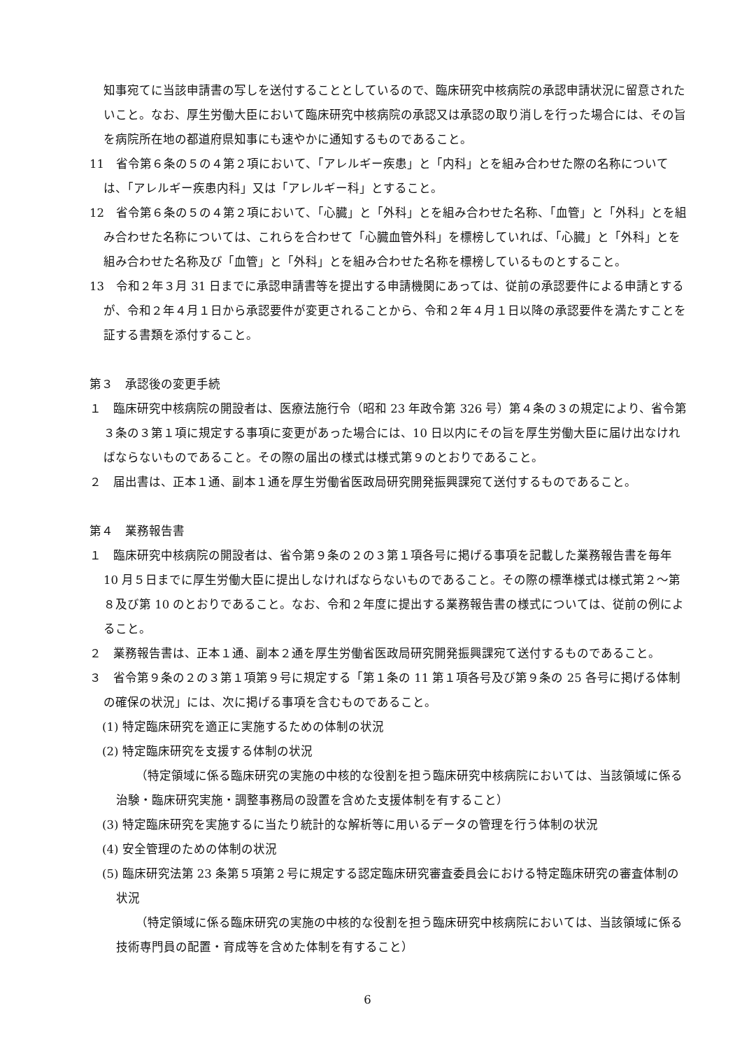知事宛てに当該申請書の写しを送付することとしているので、臨床研究中核病院の承認申請状況に留意されたいこと。なお、厚生労働大臣において臨床研究中核病院の承認又は承認の取り消しを行った場合には、その旨を病院所在地の都道府県知事にも速やかに通知するものであること。
11　省令第６条の５の４第２項において、「アレルギー疾患」と「内科」とを組み合わせた際の名称については、「アレルギー疾患内科」又は「アレルギー科」とすること。
12　省令第６条の５の４第２項において、「心臓」と「外科」とを組み合わせた名称、「血管」と「外科」とを組み合わせた名称については、これらを合わせて「心臓血管外科」を標榜していれば、「心臓」と「外科」とを組み合わせた名称及び「血管」と「外科」とを組み合わせた名称を標榜しているものとすること。
13　令和２年３月 31 日までに承認申請書等を提出する申請機関にあっては、従前の承認要件による申請とするが、令和２年４月１日から承認要件が変更されることから、令和２年４月１日以降の承認要件を満たすことを証する書類を添付すること。
第３　承認後の変更手続
１　臨床研究中核病院の開設者は、医療法施行令（昭和 23 年政令第 326 号）第４条の３の規定により、省令第３条の３第１項に規定する事項に変更があった場合には、10 日以内にその旨を厚生労働大臣に届け出なければならないものであること。その際の届出の様式は様式第９のとおりであること。
２　届出書は、正本１通、副本１通を厚生労働省医政局研究開発振興課宛て送付するものであること。
第４　業務報告書
１　臨床研究中核病院の開設者は、省令第９条の２の３第１項各号に掲げる事項を記載した業務報告書を毎年 10 月５日までに厚生労働大臣に提出しなければならないものであること。その際の標準様式は様式第２～第８及び第 10 のとおりであること。なお、令和２年度に提出する業務報告書の様式については、従前の例によること。
２　業務報告書は、正本１通、副本２通を厚生労働省医政局研究開発振興課宛て送付するものであること。
３　省令第９条の２の３第１項第９号に規定する「第１条の 11 第１項各号及び第９条の 25 各号に掲げる体制の確保の状況」には、次に掲げる事項を含むものであること。
(1) 特定臨床研究を適正に実施するための体制の状況
(2) 特定臨床研究を支援する体制の状況
（特定領域に係る臨床研究の実施の中核的な役割を担う臨床研究中核病院においては、当該領域に係る治験・臨床研究実施・調整事務局の設置を含めた支援体制を有すること）
(3) 特定臨床研究を実施するに当たり統計的な解析等に用いるデータの管理を行う体制の状況
(4) 安全管理のための体制の状況
(5) 臨床研究法第 23 条第５項第２号に規定する認定臨床研究審査委員会における特定臨床研究の審査体制の状況
（特定領域に係る臨床研究の実施の中核的な役割を担う臨床研究中核病院においては、当該領域に係る技術専門員の配置・育成等を含めた体制を有すること）
6